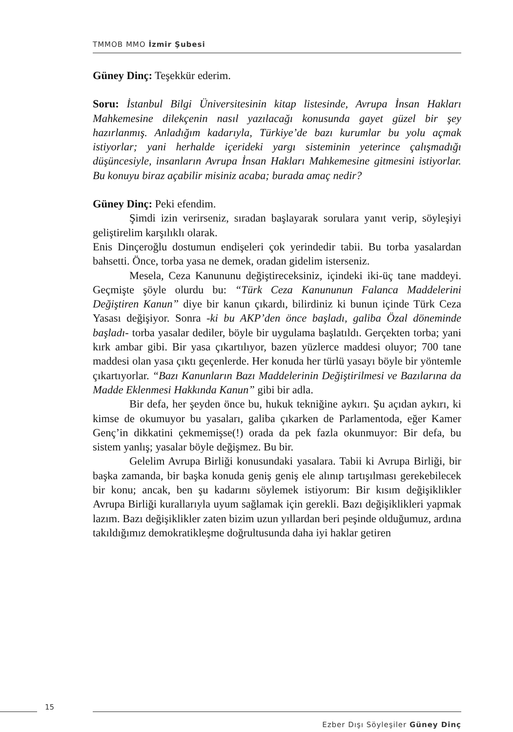TMMOB MMO İzmir Şubesi
Güney Dinç: Teşekkür ederim.
Soru: İstanbul Bilgi Üniversitesinin kitap listesinde, Avrupa İnsan Hakları Mahkemesine dilekçenin nasıl yazılacağı konusunda gayet güzel bir şey hazırlanmış. Anladığım kadarıyla, Türkiye’de bazı kurumlar bu yolu açmak istiyorlar; yani herhalde içerideki yargı sisteminin yeterince çalışmadığı düşüncesiyle, insanların Avrupa İnsan Hakları Mahkemesine gitmesini istiyorlar. Bu konuyu biraz açabilir misiniz acaba; burada amaç nedir?
Güney Dinç: Peki efendim.
Şimdi izin verirseniz, sıradan başlayarak sorulara yanıt verip, söyleşiyi geliştirelim karşılıklı olarak.
Enis Dinçeroğlu dostumun endişeleri çok yerindedir tabii. Bu torba yasalardan bahsetti. Önce, torba yasa ne demek, oradan gidelim isterseniz.
Mesela, Ceza Kanununu değiştireceksiniz, içindeki iki-üç tane maddeyi. Geçmişte şöyle olurdu bu: “Türk Ceza Kanununun Falanca Maddelerini Değiştiren Kanun” diye bir kanun çıkardı, bilirdiniz ki bunun içinde Türk Ceza Yasası değişiyor. Sonra -ki bu AKP’den önce başladı, galiba Özal döneminde başladı- torba yasalar dediler, böyle bir uygulama başlatıldı. Gerçekten torba; yani kırk ambar gibi. Bir yasa çıkartılıyor, bazen yüzlerce maddesi oluyor; 700 tane maddesi olan yasa çıktı geçenlerde. Her konuda her türlü yasayı böyle bir yöntemle çıkartıyorlar. “Bazı Kanunların Bazı Maddelerinin Değiştirilmesi ve Bazılarına da Madde Eklenmesi Hakkında Kanun” gibi bir adla.
Bir defa, her şeyden önce bu, hukuk tekniğine aykırı. Şu açıdan aykırı, ki kimse de okumuyor bu yasaları, galiba çıkarken de Parlamentoda, eğer Kamer Genç’in dikkatini çekmemişse(!) orada da pek fazla okunmuyor: Bir defa, bu sistem yanlış; yasalar böyle değişmez. Bu bir.
Gelelim Avrupa Birliği konusundaki yasalara. Tabii ki Avrupa Birliği, bir başka zamanda, bir başka konuda geniş geniş ele alınıp tartışılması gerekebilecek bir konu; ancak, ben şu kadarını söylemek istiyorum: Bir kısım değişiklikler Avrupa Birliği kurallarıyla uyum sağlamak için gerekli. Bazı değişiklikleri yapmak lazım. Bazı değişiklikler zaten bizim uzun yıllardan beri peşinde olduğumuz, ardına takıldığımız demokratikleşme doğrultusunda daha iyi haklar getiren
15
Ezber Dışı Söyleşiler Güney Dinç